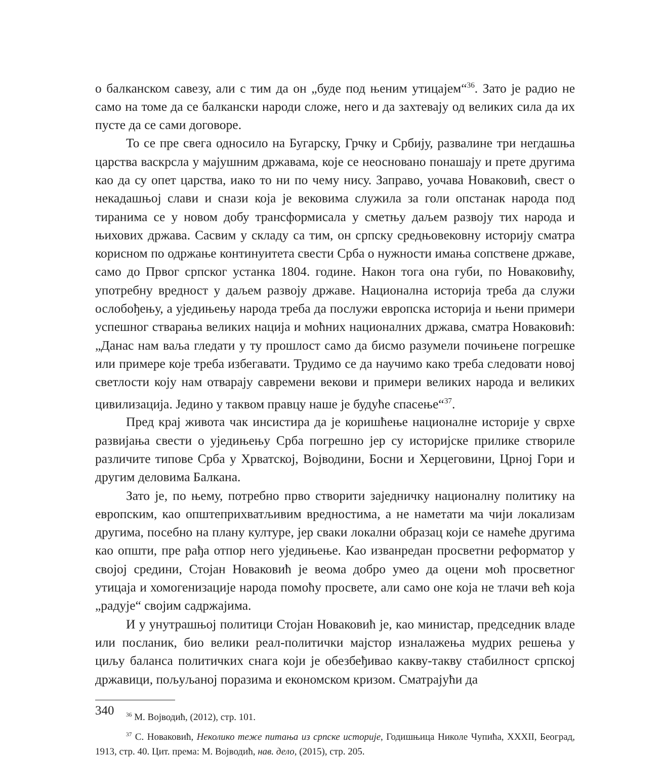о балканском савезу, али с тим да он „буде под њеним утицајем“<sup>36</sup>. Зато је радио не само на томе да се балкански народи сложе, него и да захтевају од великих сила да их пусте да се сами договоре.
То се пре свега односило на Бугарску, Грчку и Србију, развалине три негдашња царства васкрсла у мајушним државама, које се неосновано понашају и прете другима као да су опет царства, иако то ни по чему нису. Заправо, уочава Новаковић, свест о некадашњој слави и снази која је вековима служила за голи опстанак народа под тиранима се у новом добу трансформисала у сметњу даљем развоју тих народа и њихових држава. Сасвим у складу са тим, он српску средњовековну историју сматра корисном по одржање континуитета свести Срба о нужности имања сопствене државе, само до Првог српског устанка 1804. године. Након тога она губи, по Новаковићу, употребну вредност у даљем развоју државе. Национална историја треба да служи ослобођењу, а уједињењу народа треба да послужи европска историја и њени примери успешног стварања великих нација и моћних националних држава, сматра Новаковић: „Данас нам ваља гледати у ту прошлост само да бисмо разумели почињене погрешке или примере које треба избегавати. Трудимо се да научимо како треба следовати новој светлости коју нам отварају савремени векови и примери великих народа и великих цивилизација. Једино у таквом правцу наше је будуће спасење“<sup>37</sup>.
Пред крај живота чак инсистира да је коришћење националне историје у сврхе развијања свести о уједињењу Срба погрешно јер су историјске прилике створиле различите типове Срба у Хрватској, Војводини, Босни и Херцеговини, Црној Гори и другим деловима Балкана.
Зато је, по њему, потребно прво створити заједничку националну политику на европским, као општеприхватљивим вредностима, а не наметати ма чији локализам другима, посебно на плану културе, јер сваки локални образац који се намеће другима као општи, пре рађа отпор него уједињење. Као изванредан просветни реформатор у својој средини, Стојан Новаковић је веома добро умео да оцени моћ просветног утицаја и хомогенизације народа помоћу просвете, али само оне која не тлачи већ која „радује“ својим садржајима.
И у унутрашњој политици Стојан Новаковић је, као министар, председник владе или посланик, био велики реал-политички мајстор изналажења мудрих решења у циљу баланса политичких снага који је обезбеђивао какву-такву стабилност српској државици, пољуљаној поразима и економском кризом. Сматрајући да
<sup>36</sup> М. Војводић, (2012), стр. 101.
<sup>37</sup> С. Новаковић, Неколико теже питања из српске историје, Годишњица Николе Чупића, XXXII, Београд, 1913, стр. 40. Цит. према: М. Војводић, нав. дело, (2015), стр. 205.
340